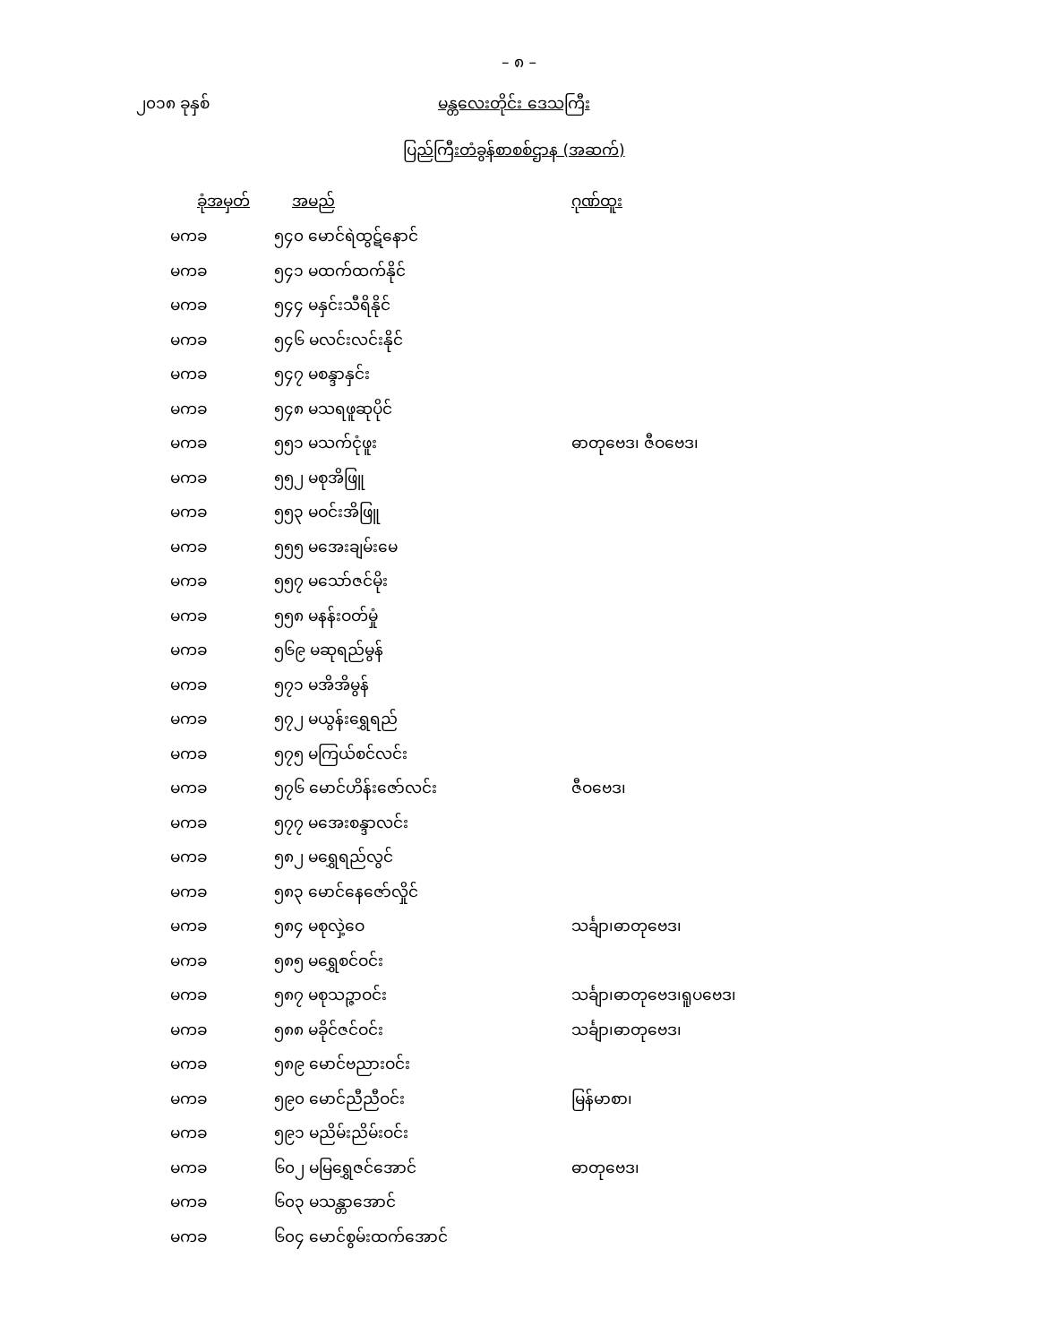– ၈ –
၂၀၁၈ ခုနှစ် မန္တလေးတိုင်း ဒေသကြီး
ပြည်ကြီးတံခွန်စာစစ်ဌာန (အဆက်)
| ခုံအမှတ် | အမည် | ဂုဏ်ထူး |
| --- | --- | --- |
| မကခ | ၅၄၀ မောင်ရဲထွဋ်နောင် | |
| မကခ | ၅၄၁ မထက်ထက်နိုင် | |
| မကခ | ၅၄၄ မနှင်းသီရိနိုင် | |
| မကခ | ၅၄၆ မလင်းလင်းနိုင် | |
| မကခ | ၅၄၇ မစန္ဒာနှင်း | |
| မကခ | ၅၄၈ မသရဖူဆုပိုင် | |
| မကခ | ၅၅၁ မသက်ငုံဖူး | ဓာတုဗေဒ၊ ဇီဝဗေဒ၊ |
| မကခ | ၅၅၂ မစုအိဖြူ | |
| မကခ | ၅၅၃ မဝင်းအိဖြူ | |
| မကခ | ၅၅၅ မအေးချမ်းမေ | |
| မကခ | ၅၅၇ မသော်ဇင်မိုး | |
| မကခ | ၅၅၈ မနန်းဝတ်မှုံ | |
| မကခ | ၅၆၉ မဆုရည်မွန် | |
| မကခ | ၅၇၁ မအိအိမွန် | |
| မကခ | ၅၇၂ မယွန်းရွှေရည် | |
| မကခ | ၅၇၅ မကြယ်စင်လင်း | |
| မကခ | ၅၇၆ မောင်ဟိန်းဇော်လင်း | ဇီဝဗေဒ၊ |
| မကခ | ၅၇၇ မအေးစန္ဒာလင်း | |
| မကခ | ၅၈၂ မရွှေရည်လွင် | |
| မကခ | ၅၈၃ မောင်နေဇော်လှိုင် | |
| မကခ | ၅၈၄ မစုလှဲ့ဝေ | သင်္ချာ၊ဓာတုဗေဒ၊ |
| မကခ | ၅၈၅ မရွှေစင်ဝင်း | |
| မကခ | ၅၈၇ မစုသဉ္ဇာဝင်း | သင်္ချာ၊ဓာတုဗေဒ၊ရူပဗေဒ၊ |
| မကခ | ၅၈၈ မခိုင်ဇင်ဝင်း | သင်္ချာ၊ဓာတုဗေဒ၊ |
| မကခ | ၅၈၉ မောင်ဗညားဝင်း | |
| မကခ | ၅၉၀ မောင်ညီညီဝင်း | မြန်မာစာ၊ |
| မကခ | ၅၉၁ မညိမ်းညိမ်းဝင်း | |
| မကခ | ၆၀၂ မမြရွှေဇင်အောင် | ဓာတုဗေဒ၊ |
| မကခ | ၆၀၃ မသန္တာအောင် | |
| မကခ | ၆၀၄ မောင်စွမ်းထက်အောင် | |